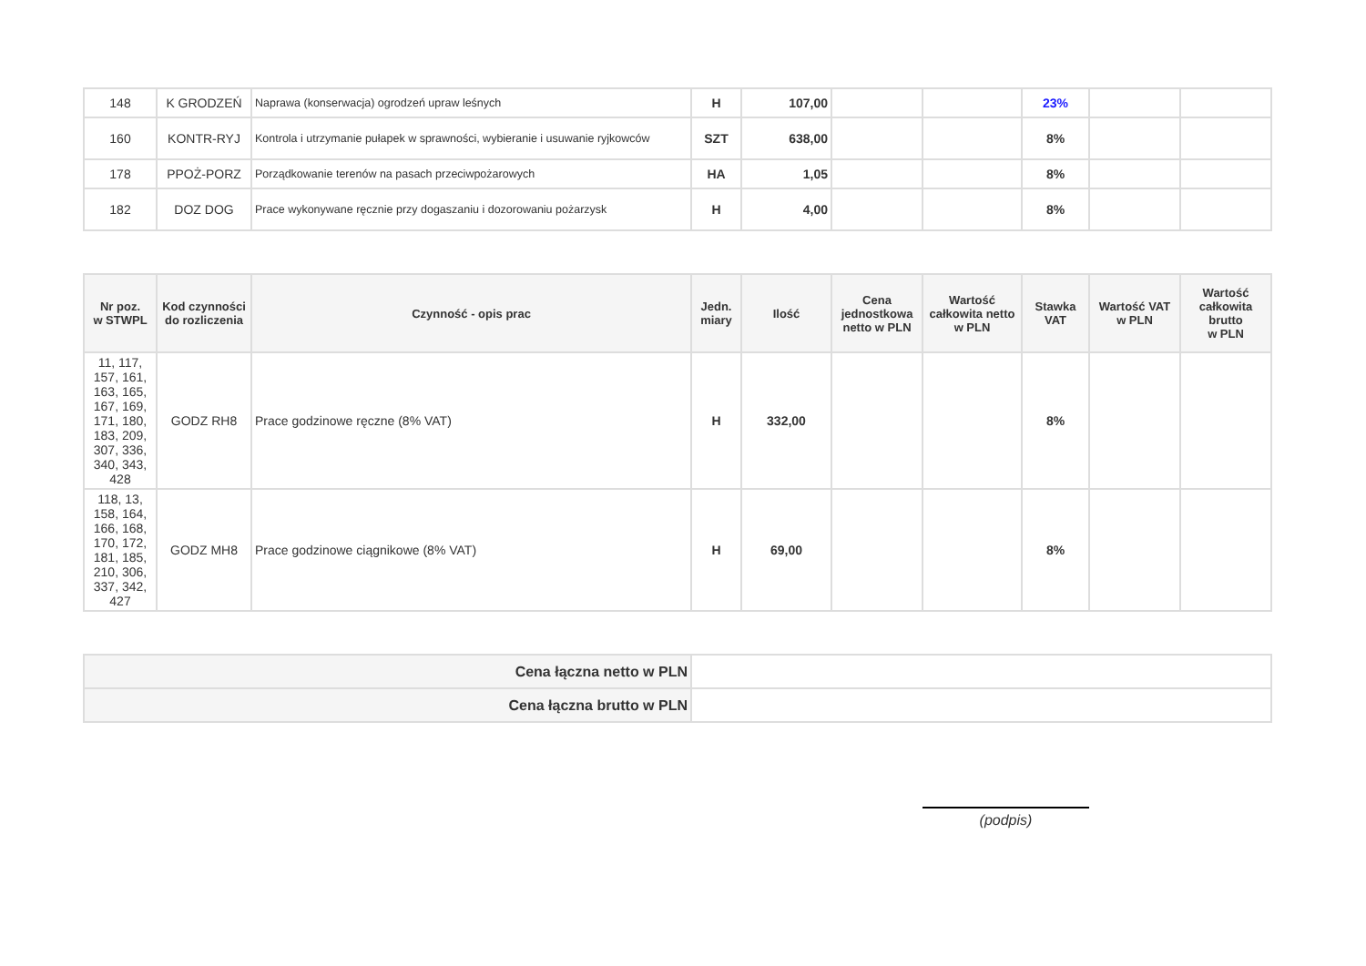| 148 | K GRODZEŃ | Naprawa (konserwacja) ogrodzeń upraw leśnych | H | 107,00 | | | 23% | | |
| 160 | KONTR-RYJ | Kontrola i utrzymanie pułapek w sprawności, wybieranie i usuwanie ryjkowców | SZT | 638,00 | | | 8% | | |
| 178 | PPOŻ-PORZ | Porządkowanie terenów na pasach przeciwpożarowych | HA | 1,05 | | | 8% | | |
| 182 | DOZ DOG | Prace wykonywane ręcznie przy dogaszaniu i dozorowaniu pożarzysk | H | 4,00 | | | 8% | | |
| Nr poz. w STWPL | Kod czynności do rozliczenia | Czynność - opis prac | Jedn. miary | Ilość | Cena jednostkowa netto w PLN | Wartość całkowita netto w PLN | Stawka VAT | Wartość VAT w PLN | Wartość całkowita brutto w PLN |
| --- | --- | --- | --- | --- | --- | --- | --- | --- | --- |
| 11, 117, 157, 161, 163, 165, 167, 169, 171, 180, 183, 209, 307, 336, 340, 343, 428 | GODZ RH8 | Prace godzinowe ręczne (8% VAT) | H | 332,00 | | | 8% | | |
| 118, 13, 158, 164, 166, 168, 170, 172, 181, 185, 210, 306, 337, 342, 427 | GODZ MH8 | Prace godzinowe ciągnikowe (8% VAT) | H | 69,00 | | | 8% | | |
| Cena łączna netto w PLN | |
| Cena łączna brutto w PLN | |
(podpis)